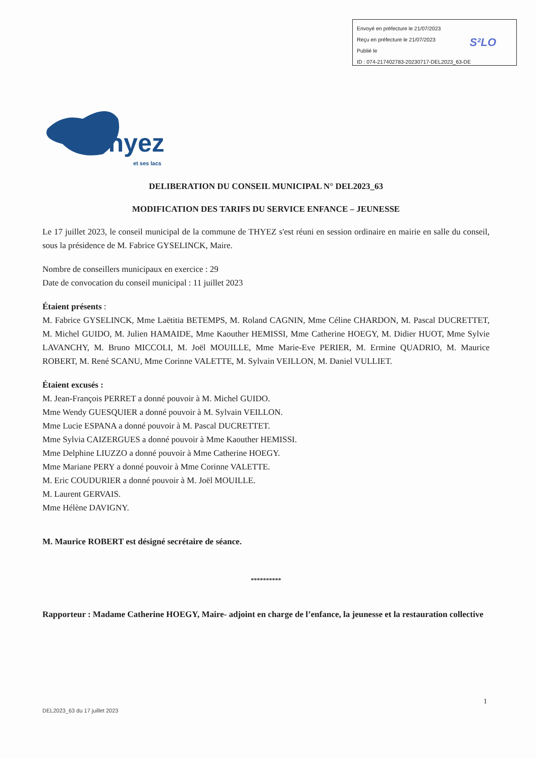Envoyé en préfecture le 21/07/2023
Reçu en préfecture le 21/07/2023
Publié le
ID : 074-217402783-20230717-DEL2023_63-DE
S²LO
Thyez
et ses lacs
DELIBERATION DU CONSEIL MUNICIPAL N° DEL2023_63
MODIFICATION DES TARIFS DU SERVICE ENFANCE – JEUNESSE
Le 17 juillet 2023, le conseil municipal de la commune de THYEZ s'est réuni en session ordinaire en mairie en salle du conseil, sous la présidence de M. Fabrice GYSELINCK, Maire.
Nombre de conseillers municipaux en exercice : 29
Date de convocation du conseil municipal : 11 juillet 2023
Étaient présents :
M. Fabrice GYSELINCK, Mme Laëtitia BETEMPS, M. Roland CAGNIN, Mme Céline CHARDON, M. Pascal DUCRETTET, M. Michel GUIDO, M. Julien HAMAIDE, Mme Kaouther HEMISSI, Mme Catherine HOEGY, M. Didier HUOT, Mme Sylvie LAVANCHY, M. Bruno MICCOLI, M. Joël MOUILLE, Mme Marie-Eve PERIER, M. Ermine QUADRIO, M. Maurice ROBERT, M. René SCANU, Mme Corinne VALETTE, M. Sylvain VEILLON, M. Daniel VULLIET.
Étaient excusés :
M. Jean-François PERRET a donné pouvoir à M. Michel GUIDO.
Mme Wendy GUESQUIER a donné pouvoir à M. Sylvain VEILLON.
Mme Lucie ESPANA a donné pouvoir à M. Pascal DUCRETTET.
Mme Sylvia CAIZERGUES a donné pouvoir à Mme Kaouther HEMISSI.
Mme Delphine LIUZZO a donné pouvoir à Mme Catherine HOEGY.
Mme Mariane PERY a donné pouvoir à Mme Corinne VALETTE.
M. Eric COUDURIER a donné pouvoir à M. Joël MOUILLE.
M. Laurent GERVAIS.
Mme Hélène DAVIGNY.
M. Maurice ROBERT est désigné secrétaire de séance.
**********
Rapporteur : Madame Catherine HOEGY, Maire- adjoint en charge de l’enfance, la jeunesse et la restauration collective
1
DEL2023_63 du 17 juillet 2023